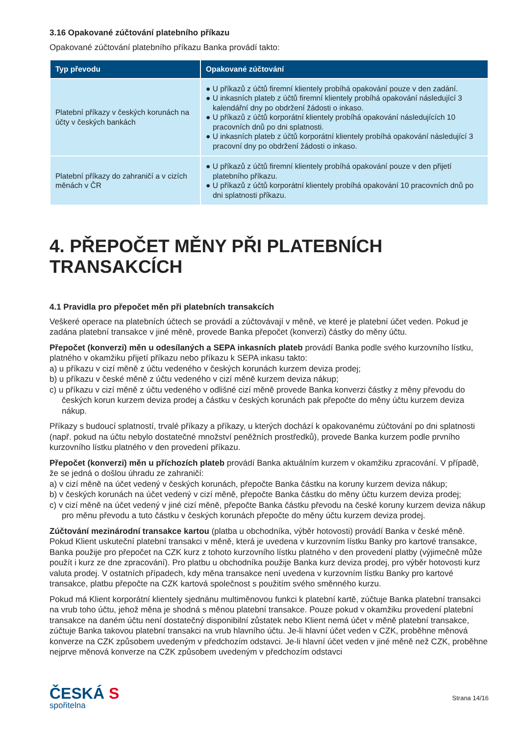3.16 Opakované zúčtování platebního příkazu
Opakované zúčtování platebního příkazu Banka provádí takto:
| Typ převodu | Opakované zúčtování |
| --- | --- |
| Platební příkazy v českých korunách na účty v českých bankách | ● U příkazů z účtů firemní klientely probíhá opakování pouze v den zadání. ● U inkasních plateb z účtů firemní klientely probíhá opakování následující 3 kalendářní dny po obdržení žádosti o inkaso. ● U příkazů z účtů korporátní klientely probíhá opakování následujících 10 pracovních dnů po dni splatnosti. ● U inkasních plateb z účtů korporátní klientely probíhá opakování následující 3 pracovní dny po obdržení žádosti o inkaso. |
| Platební příkazy do zahraničí a v cizích měnách v ČR | ● U příkazů z účtů firemní klientely probíhá opakování pouze v den přijetí platebního příkazu. ● U příkazů z účtů korporátní klientely probíhá opakování 10 pracovních dnů po dni splatnosti příkazu. |
4. PŘEPOČET MĚNY PŘI PLATEBNÍCH TRANSAKCÍCH
4.1 Pravidla pro přepočet měn při platebních transakcích
Veškeré operace na platebních účtech se provádí a zúčtovávají v měně, ve které je platební účet veden. Pokud je zadána platební transakce v jiné měně, provede Banka přepočet (konverzi) částky do měny účtu.
Přepočet (konverzi) měn u odesílaných a SEPA inkasních plateb provádí Banka podle svého kurzovního lístku, platného v okamžiku přijetí příkazu nebo příkazu k SEPA inkasu takto:
a) u příkazu v cizí měně z účtu vedeného v českých korunách kurzem deviza prodej;
b) u příkazu v české měně z účtu vedeného v cizí měně kurzem deviza nákup;
c) u příkazu v cizí měně z účtu vedeného v odlišné cizí měně provede Banka konverzi částky z měny převodu do českých korun kurzem deviza prodej a částku v českých korunách pak přepočte do měny účtu kurzem deviza nákup.
Příkazy s budoucí splatností, trvalé příkazy a příkazy, u kterých dochází k opakovanému zúčtování po dni splatnosti (např. pokud na účtu nebylo dostatečné množství peněžních prostředků), provede Banka kurzem podle prvního kurzovního lístku platného v den provedení příkazu.
Přepočet (konverzi) měn u příchozích plateb provádí Banka aktuálním kurzem v okamžiku zpracování. V případě, že se jedná o došlou úhradu ze zahraničí:
a) v cizí měně na účet vedený v českých korunách, přepočte Banka částku na koruny kurzem deviza nákup;
b) v českých korunách na účet vedený v cizí měně, přepočte Banka částku do měny účtu kurzem deviza prodej;
c) v cizí měně na účet vedený v jiné cizí měně, přepočte Banka částku převodu na české koruny kurzem deviza nákup pro měnu převodu a tuto částku v českých korunách přepočte do měny účtu kurzem deviza prodej.
Zúčtování mezinárodní transakce kartou (platba u obchodníka, výběr hotovosti) provádí Banka v české měně. Pokud Klient uskuteční platební transakci v měně, která je uvedena v kurzovním lístku Banky pro kartové transakce, Banka použije pro přepočet na CZK kurz z tohoto kurzovního lístku platného v den provedení platby (výjimečně může použít i kurz ze dne zpracování). Pro platbu u obchodníka použije Banka kurz deviza prodej, pro výběr hotovosti kurz valuta prodej. V ostatních případech, kdy měna transakce není uvedena v kurzovním lístku Banky pro kartové transakce, platbu přepočte na CZK kartová společnost s použitím svého směnného kurzu.
Pokud má Klient korporátní klientely sjednánu multiměnovou funkci k platební kartě, zúčtuje Banka platební transakci na vrub toho účtu, jehož měna je shodná s měnou platební transakce. Pouze pokud v okamžiku provedení platební transakce na daném účtu není dostatečný disponibilní zůstatek nebo Klient nemá účet v měně platební transakce, zúčtuje Banka takovou platební transakci na vrub hlavního účtu. Je-li hlavní účet veden v CZK, proběhne měnová konverze na CZK způsobem uvedeným v předchozím odstavci. Je-li hlavní účet veden v jiné měně než CZK, proběhne nejprve měnová konverze na CZK způsobem uvedeným v předchozím odstavci
ČESKÁ S
spořitelna
Strana 14/16